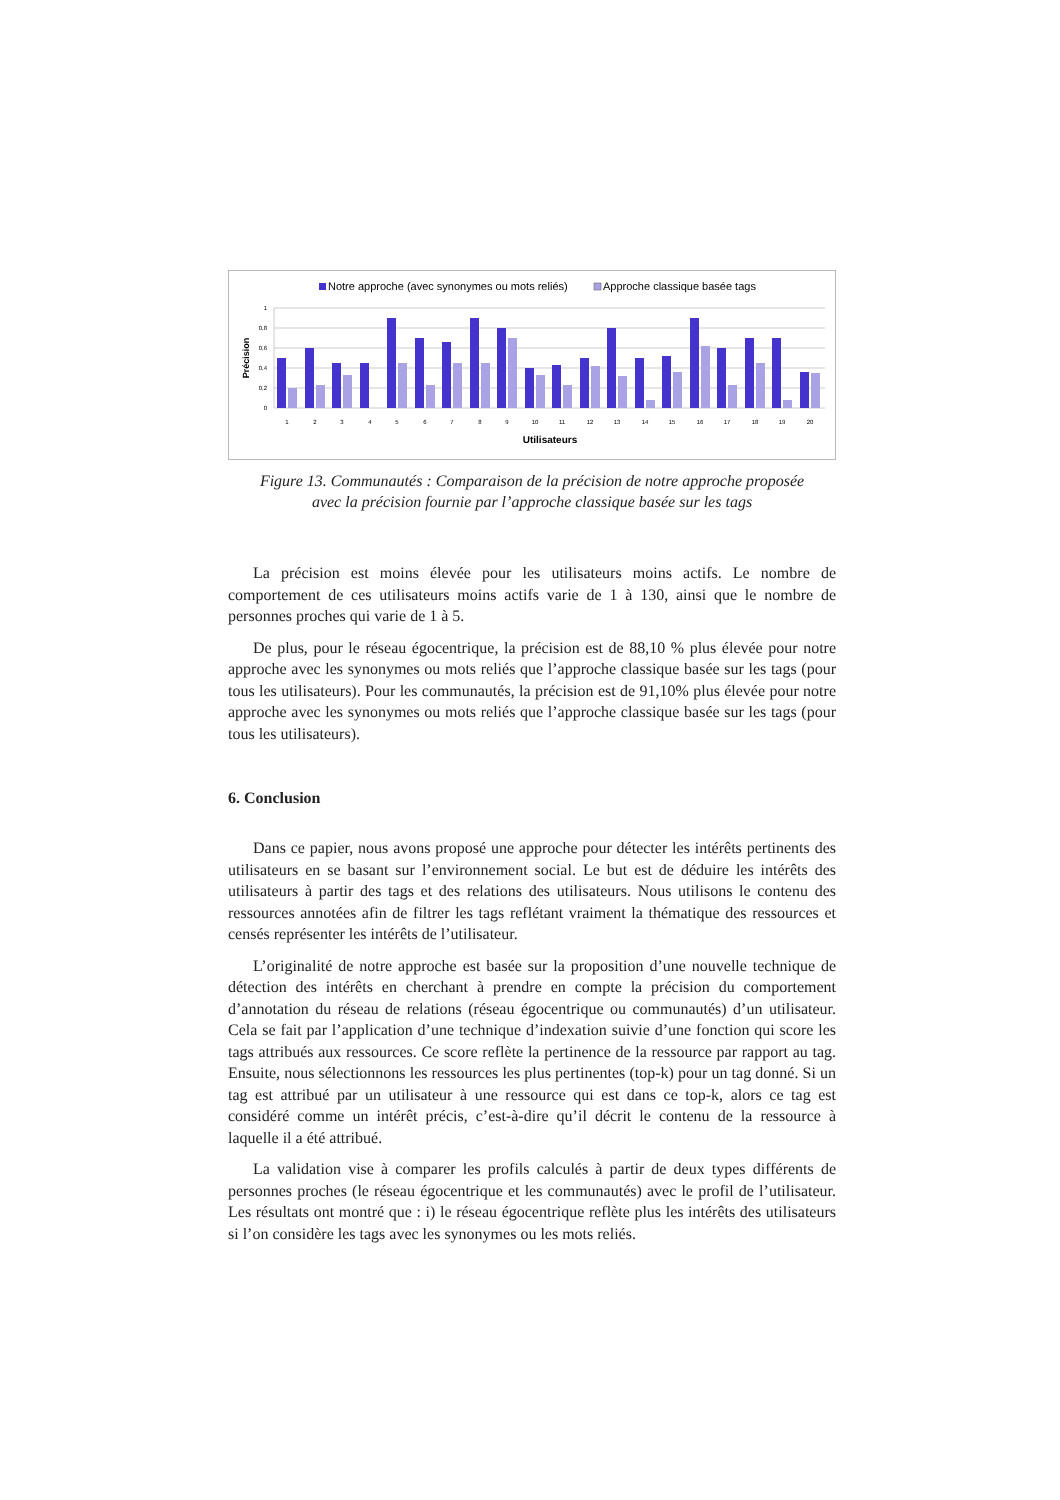Notre approche (avec synonymes ou mots reliés)
Approche classique basée tags
1
0,8
0,6
0,4
0,2
0
Précision
1
2
3
4
5
6
7
8
9
10
11
12
13
14
15
16
17
18
19
20
Utilisateurs
Figure 13. Communautés : Comparaison de la précision de notre approche proposée
avec la précision fournie par l’approche classique basée sur les tags
La précision est moins élevée pour les utilisateurs moins actifs. Le nombre de comportement de ces utilisateurs moins actifs varie de 1 à 130, ainsi que le nombre de personnes proches qui varie de 1 à 5.
De plus, pour le réseau égocentrique, la précision est de 88,10 % plus élevée pour notre approche avec les synonymes ou mots reliés que l’approche classique basée sur les tags (pour tous les utilisateurs). Pour les communautés, la précision est de 91,10% plus élevée pour notre approche avec les synonymes ou mots reliés que l’approche classique basée sur les tags (pour tous les utilisateurs).
6. Conclusion
Dans ce papier, nous avons proposé une approche pour détecter les intérêts pertinents des utilisateurs en se basant sur l’environnement social. Le but est de déduire les intérêts des utilisateurs à partir des tags et des relations des utilisateurs. Nous utilisons le contenu des ressources annotées afin de filtrer les tags reflétant vraiment la thématique des ressources et censés représenter les intérêts de l’utilisateur.
L’originalité de notre approche est basée sur la proposition d’une nouvelle technique de détection des intérêts en cherchant à prendre en compte la précision du comportement d’annotation du réseau de relations (réseau égocentrique ou communautés) d’un utilisateur. Cela se fait par l’application d’une technique d’indexation suivie d’une fonction qui score les tags attribués aux ressources. Ce score reflète la pertinence de la ressource par rapport au tag. Ensuite, nous sélectionnons les ressources les plus pertinentes (top-k) pour un tag donné. Si un tag est attribué par un utilisateur à une ressource qui est dans ce top-k, alors ce tag est considéré comme un intérêt précis, c’est-à-dire qu’il décrit le contenu de la ressource à laquelle il a été attribué.
La validation vise à comparer les profils calculés à partir de deux types différents de personnes proches (le réseau égocentrique et les communautés) avec le profil de l’utilisateur. Les résultats ont montré que : i) le réseau égocentrique reflète plus les intérêts des utilisateurs si l’on considère les tags avec les synonymes ou les mots reliés.